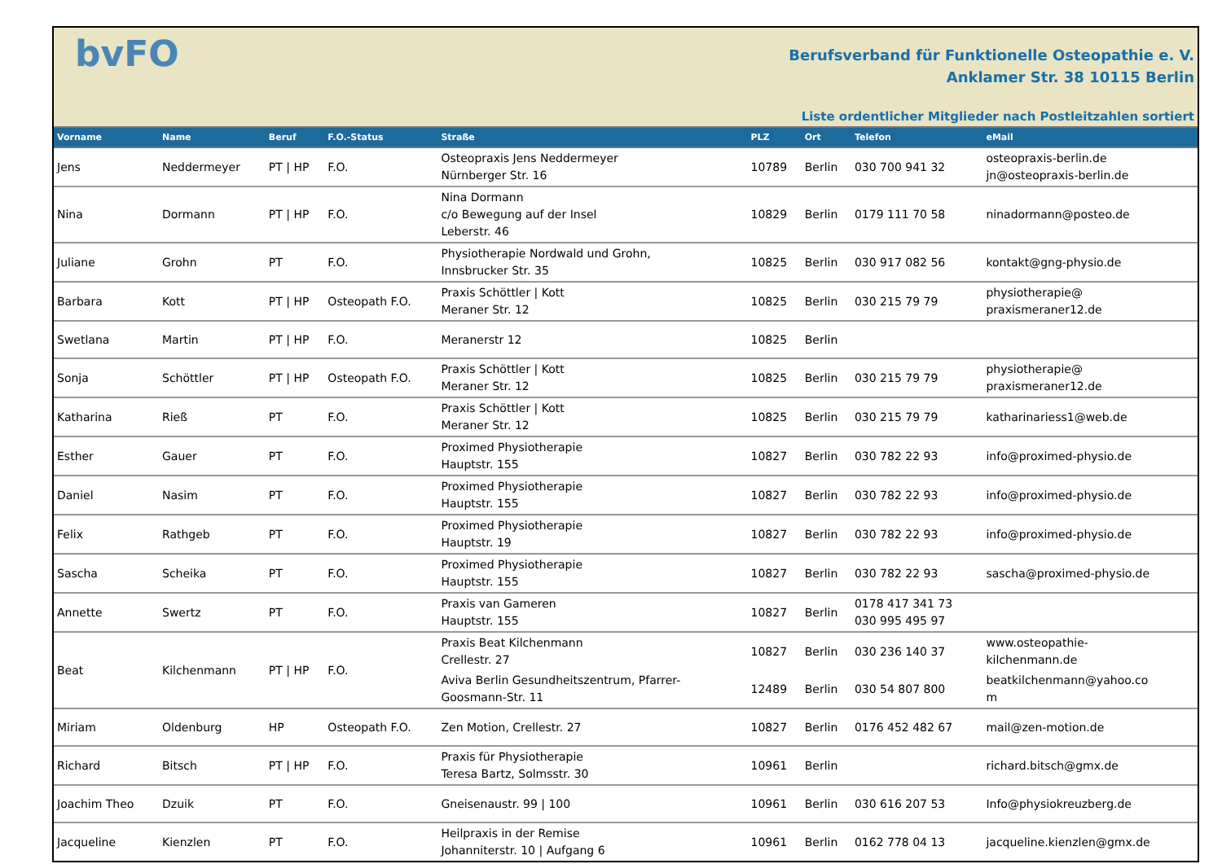bvFO
Berufsverband für Funktionelle Osteopathie e. V.
Anklamer Str. 38 10115 Berlin
Liste ordentlicher Mitglieder nach Postleitzahlen sortiert
| Vorname | Name | Beruf | F.O.-Status | Straße | PLZ | Ort | Telefon | eMail |
| --- | --- | --- | --- | --- | --- | --- | --- | --- |
| Jens | Neddermeyer | PT / HP | F.O. | Osteopraxis Jens Neddermeyer Nürnberger Str. 16 | 10789 | Berlin | 030 700 941 32 | osteopraxis-berlin.de jn@osteopraxis-berlin.de |
| Nina | Dormann | PT / HP | F.O. | Nina Dormann c/o Bewegung auf der Insel Leberstr. 46 | 10829 | Berlin | 0179 111 70 58 | ninadormann@posteo.de |
| Juliane | Grohn | PT | F.O. | Physiotherapie Nordwald und Grohn, Innsbrucker Str. 35 | 10825 | Berlin | 030 917 082 56 | kontakt@gng-physio.de |
| Barbara | Kott | PT / HP | Osteopath F.O. | Praxis Schöttler / Kott Meraner Str. 12 | 10825 | Berlin | 030 215 79 79 | physiotherapie@ praxismeraner12.de |
| Swetlana | Martin | PT / HP | F.O. | Meranerstr 12 | 10825 | Berlin | | |
| Sonja | Schöttler | PT / HP | Osteopath F.O. | Praxis Schöttler / Kott Meraner Str. 12 | 10825 | Berlin | 030 215 79 79 | physiotherapie@ praxismeraner12.de |
| Katharina | Rieß | PT | F.O. | Praxis Schöttler / Kott Meraner Str. 12 | 10825 | Berlin | 030 215 79 79 | katharinariess1@web.de |
| Esther | Gauer | PT | F.O. | Proximed Physiotherapie Hauptstr. 155 | 10827 | Berlin | 030 782 22 93 | info@proximed-physio.de |
| Daniel | Nasim | PT | F.O. | Proximed Physiotherapie Hauptstr. 155 | 10827 | Berlin | 030 782 22 93 | info@proximed-physio.de |
| Felix | Rathgeb | PT | F.O. | Proximed Physiotherapie Hauptstr. 19 | 10827 | Berlin | 030 782 22 93 | info@proximed-physio.de |
| Sascha | Scheika | PT | F.O. | Proximed Physiotherapie Hauptstr. 155 | 10827 | Berlin | 030 782 22 93 | sascha@proximed-physio.de |
| Annette | Swertz | PT | F.O. | Praxis van Gameren Hauptstr. 155 | 10827 | Berlin | 0178 417 341 73 030 995 495 97 | |
| Beat | Kilchenmann | PT / HP | F.O. | Praxis Beat Kilchenmann Crellestr. 27 | 10827 | Berlin | 030 236 140 37 | www.osteopathie- kilchenmann.de |
| | | | | Aviva Berlin Gesundheitszentrum, Pfarrer- Goosmann-Str. 11 | 12489 | Berlin | 030 54 807 800 | beatkilchenmann@yahoo.co m |
| Miriam | Oldenburg | HP | Osteopath F.O. | Zen Motion, Crellestr. 27 | 10827 | Berlin | 0176 452 482 67 | mail@zen-motion.de |
| Richard | Bitsch | PT / HP | F.O. | Praxis für Physiotherapie Teresa Bartz, Solmsstr. 30 | 10961 | Berlin | | richard.bitsch@gmx.de |
| Joachim Theo | Dzuik | PT | F.O. | Gneisenaustr. 99 / 100 | 10961 | Berlin | 030 616 207 53 | Info@physiokreuzberg.de |
| Jacqueline | Kienzlen | PT | F.O. | Heilpraxis in der Remise Johanniterstr. 10 / Aufgang 6 | 10961 | Berlin | 0162 778 04 13 | jacqueline.kienzlen@gmx.de |